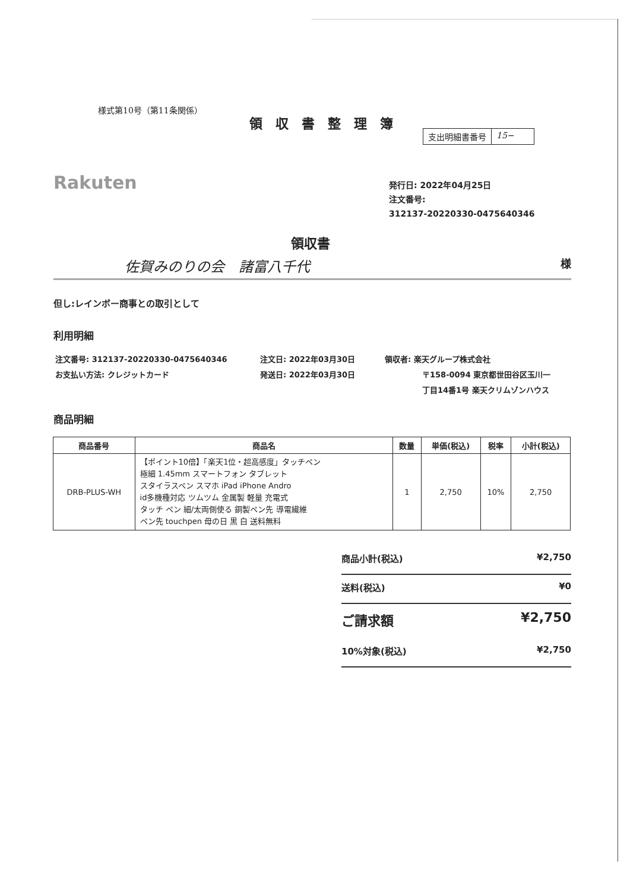様式第10号（第11条関係）
領収書整理簿
支出明細書番号 15−
Rakuten
発行日: 2022年04月25日
注文番号:
312137-20220330-0475640346
領収書
佐賀みのりの会　諸富八千代 様
但し:レインボー商事との取引として
利用明細
注文番号: 312137-20220330-0475640346
お支払い方法: クレジットカード
注文日: 2022年03月30日
発送日: 2022年03月30日
領収者: 楽天グループ株式会社
〒158-0094 東京都世田谷区玉川一
丁目14番1号 楽天クリムゾンハウス
商品明細
| 商品番号 | 商品名 | 数量 | 単価(税込) | 税率 | 小計(税込) |
| --- | --- | --- | --- | --- | --- |
| DRB-PLUS-WH | 【ポイント10倍】「楽天1位・超高感度」タッチペン 極細 1.45mm スマートフォン タブレット スタイラスペン スマホ iPad iPhone Andro id多機種対応 ツムツム 金属製 軽量 充電式 タッチ ペン 細/太両側使る 銅製ペン先 導電繊維 ペン先 touchpen 母の日 黒 白 送料無料 | 1 | 2,750 | 10% | 2,750 |
商品小計(税込) ¥2,750
送料(税込) ¥0
ご請求額 ¥2,750
10%対象(税込) ¥2,750